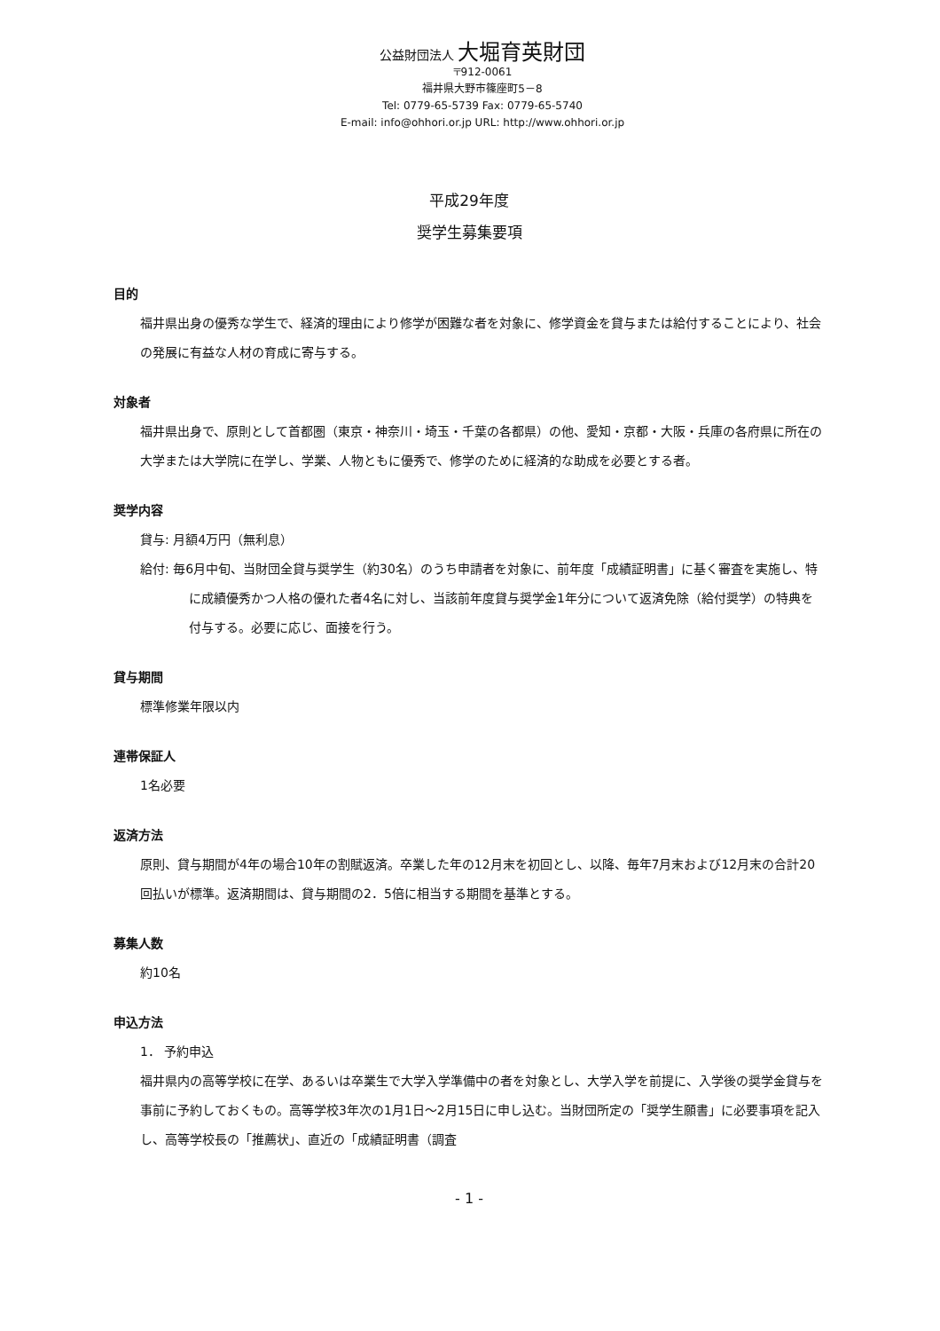公益財団法人 大堀育英財団
〒912-0061
福井県大野市篠座町5－8
Tel: 0779-65-5739 Fax: 0779-65-5740
E-mail: info@ohhori.or.jp URL: http://www.ohhori.or.jp
平成29年度
奨学生募集要項
目的
福井県出身の優秀な学生で、経済的理由により修学が困難な者を対象に、修学資金を貸与または給付することにより、社会の発展に有益な人材の育成に寄与する。
対象者
福井県出身で、原則として首都圏（東京・神奈川・埼玉・千葉の各都県）の他、愛知・京都・大阪・兵庫の各府県に所在の大学または大学院に在学し、学業、人物ともに優秀で、修学のために経済的な助成を必要とする者。
奨学内容
貸与: 月額4万円（無利息）
給付: 毎6月中旬、当財団全貸与奨学生（約30名）のうち申請者を対象に、前年度「成績証明書」に基く審査を実施し、特に成績優秀かつ人格の優れた者4名に対し、当該前年度貸与奨学金1年分について返済免除（給付奨学）の特典を付与する。必要に応じ、面接を行う。
貸与期間
標準修業年限以内
連帯保証人
1名必要
返済方法
原則、貸与期間が4年の場合10年の割賦返済。卒業した年の12月末を初回とし、以降、毎年7月末および12月末の合計20回払いが標準。返済期間は、貸与期間の2．5倍に相当する期間を基準とする。
募集人数
約10名
申込方法
1． 予約申込
福井県内の高等学校に在学、あるいは卒業生で大学入学準備中の者を対象とし、大学入学を前提に、入学後の奨学金貸与を事前に予約しておくもの。高等学校3年次の1月1日～2月15日に申し込む。当財団所定の「奨学生願書」に必要事項を記入し、高等学校長の「推薦状」、直近の「成績証明書（調査
- 1 -